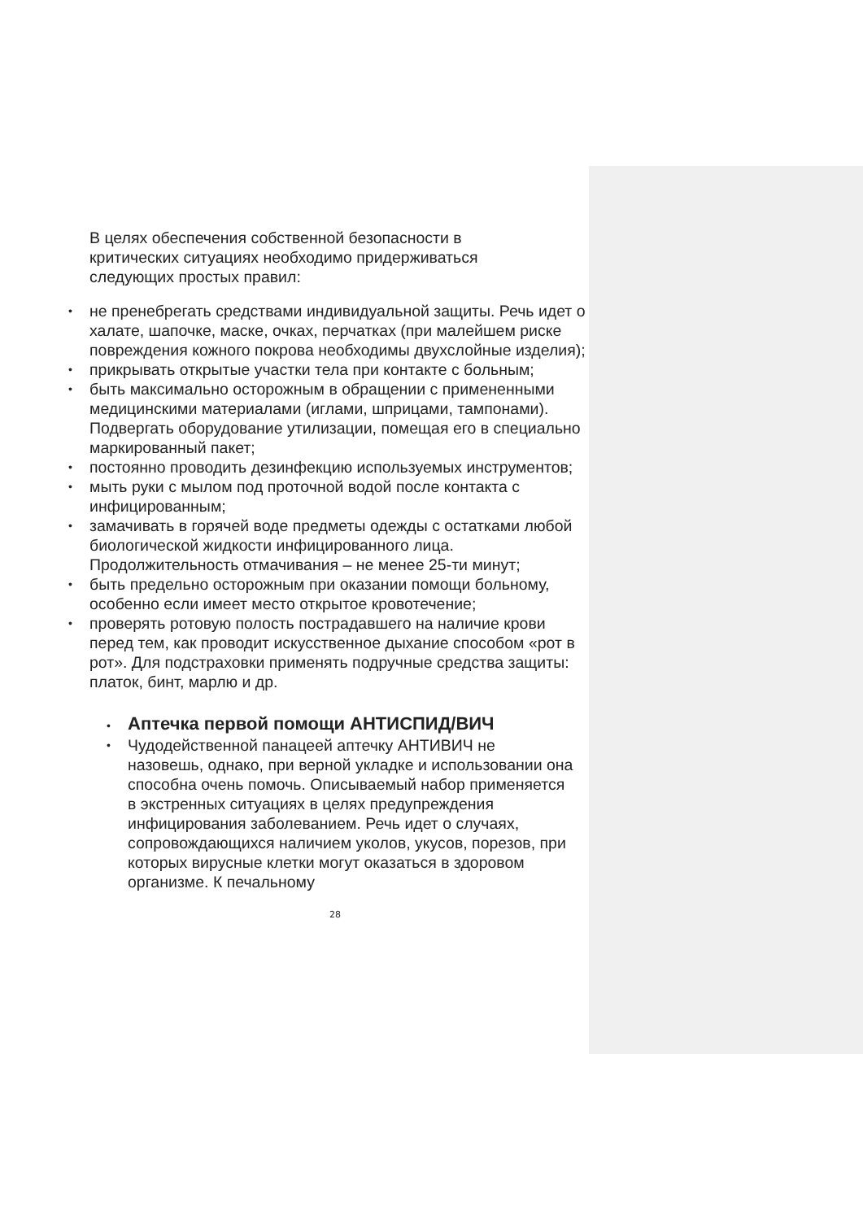В целях обеспечения собственной безопасности в критических ситуациях необходимо придерживаться следующих простых правил:
• не пренебрегать средствами индивидуальной защиты. Речь идет о халате, шапочке, маске, очках, перчатках (при малейшем риске повреждения кожного покрова необходимы двухслойные изделия);
• прикрывать открытые участки тела при контакте с больным;
• быть максимально осторожным в обращении с примененными медицинскими материалами (иглами, шприцами, тампонами). Подвергать оборудование утилизации, помещая его в специально маркированный пакет;
• постоянно проводить дезинфекцию используемых инструментов;
• мыть руки с мылом под проточной водой после контакта с инфицированным;
• замачивать в горячей воде предметы одежды с остатками любой биологической жидкости инфицированного лица. Продолжительность отмачивания – не менее 25-ти минут;
• быть предельно осторожным при оказании помощи больному, особенно если имеет место открытое кровотечение;
• проверять ротовую полость пострадавшего на наличие крови перед тем, как проводит искусственное дыхание способом «рот в рот». Для подстраховки применять подручные средства защиты: платок, бинт, марлю и др.
•
Аптечка первой помощи АНТИСПИД/ВИЧ
• Чудодейственной панацеей аптечку АНТИВИЧ не назовешь, однако, при верной укладке и использовании она способна очень помочь. Описываемый набор применяется в экстренных ситуациях в целях предупреждения инфицирования заболеванием. Речь идет о случаях, сопровождающихся наличием уколов, укусов, порезов, при которых вирусные клетки могут оказаться в здоровом организме. К печальному
28